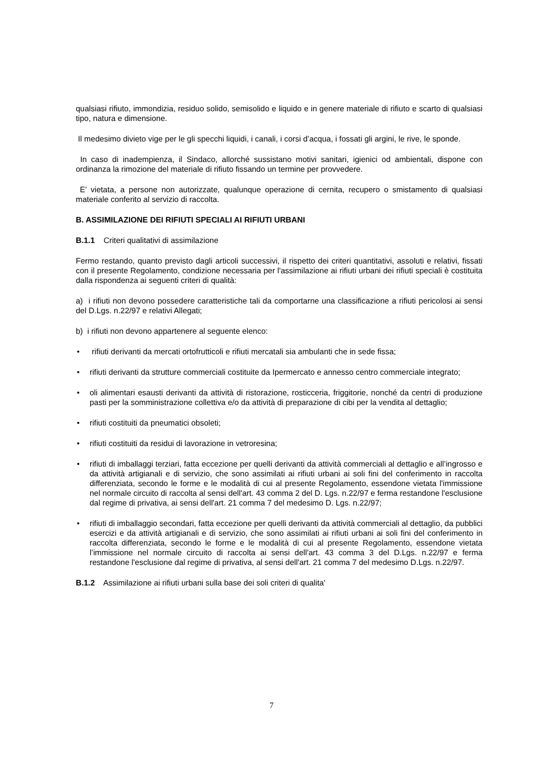qualsiasi rifiuto, immondizia, residuo solido, semisolido e liquido e in genere materiale di rifiuto e scarto di qualsiasi tipo, natura e dimensione.
Il medesimo divieto vige per le gli specchi liquidi, i canali, i corsi d’acqua, i fossati gli argini, le rive, le sponde.
In caso di inadempienza, il Sindaco, allorché sussistano motivi sanitari, igienici od ambientali, dispone con ordinanza la rimozione del materiale di rifiuto fissando un termine per provvedere.
E’ vietata, a persone non autorizzate, qualunque operazione di cernita, recupero o smistamento di qualsiasi materiale conferito al servizio di raccolta.
B. ASSIMILAZIONE DEI RIFIUTI SPECIALI AI RIFIUTI URBANI
B.1.1 Criteri qualitativi di assimilazione
Fermo restando, quanto previsto dagli articoli successivi, il rispetto dei criteri quantitativi, assoluti e relativi, fissati con il presente Regolamento, condizione necessaria per l'assimilazione ai rifiuti urbani dei rifiuti speciali è costituita dalla rispondenza ai seguenti criteri di qualità:
a) i rifiuti non devono possedere caratteristiche tali da comportarne una classificazione a rifiuti pericolosi ai sensi del D.Lgs. n.22/97 e relativi Allegati;
b) i rifiuti non devono appartenere al seguente elenco:
• rifiuti derivanti da mercati ortofrutticoli e rifiuti mercatali sia ambulanti che in sede fissa;
• rifiuti derivanti da strutture commerciali costituite da Ipermercato e annesso centro commerciale integrato;
• oli alimentari esausti derivanti da attività di ristorazione, rosticceria, friggitorie, nonché da centri di produzione pasti per la somministrazione collettiva e/o da attività di preparazione di cibi per la vendita al dettaglio;
• rifiuti costituiti da pneumatici obsoleti;
• rifiuti costituiti da residui di lavorazione in vetroresina;
• rifiuti di imballaggi terziari, fatta eccezione per quelli derivanti da attività commerciali al dettaglio e all’ingrosso e da attività artigianali e di servizio, che sono assimilati ai rifiuti urbani ai soli fini del conferimento in raccolta differenziata, secondo le forme e le modalità di cui al presente Regolamento, essendone vietata l'immissione nel normale circuito di raccolta al sensi dell'art. 43 comma 2 del D. Lgs. n.22/97 e ferma restandone l'esclusione dal regime di privativa, ai sensi dell'art. 21 comma 7 del medesimo D. Lgs. n.22/97;
• rifiuti di imballaggio secondari, fatta eccezione per quelli derivanti da attività commerciali al dettaglio, da pubblici esercizi e da attività artigianali e di servizio, che sono assimilati ai rifiuti urbani ai soli fini del conferimento in raccolta differenziata, secondo le forme e le modalità di cui al presente Regolamento, essendone vietata l’immissione nel normale circuito di raccolta ai sensi dell'art. 43 comma 3 del D.Lgs. n.22/97 e ferma restandone l'esclusione dal regime di privativa, al sensi dell'art. 21 comma 7 del medesimo D.Lgs. n.22/97.
B.1.2 Assimilazione ai rifiuti urbani sulla base dei soli criteri di qualita'
7